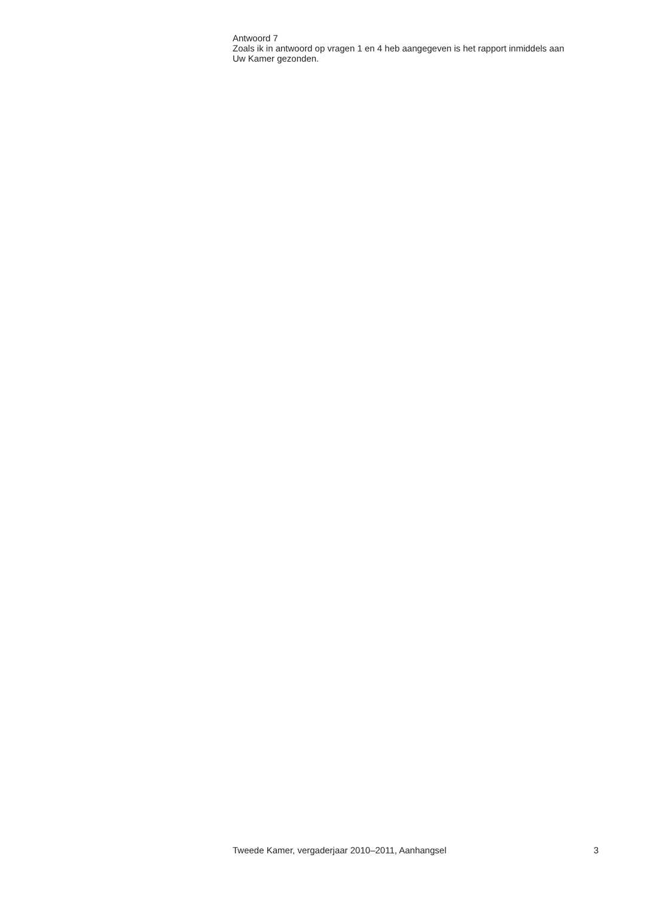Antwoord 7
Zoals ik in antwoord op vragen 1 en 4 heb aangegeven is het rapport inmiddels aan Uw Kamer gezonden.
Tweede Kamer, vergaderjaar 2010–2011, Aanhangsel 3